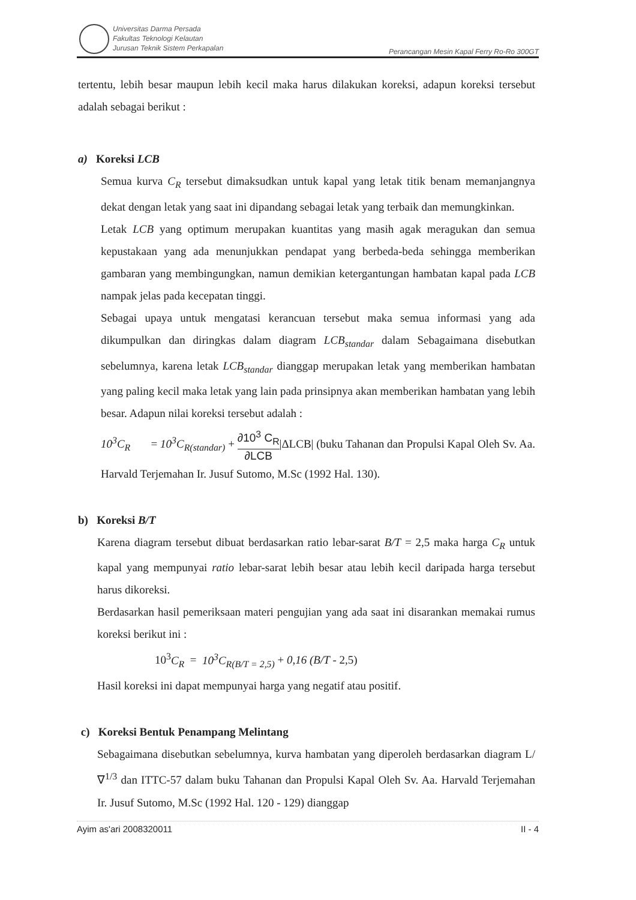Universitas Darma Persada
Fakultas Teknologi Kelautan
Jurusan Teknik Sistem Perkapalan
Perancangan Mesin Kapal Ferry Ro-Ro 300GT
tertentu, lebih besar maupun lebih kecil maka harus dilakukan koreksi, adapun koreksi tersebut adalah sebagai berikut :
a) Koreksi LCB
Semua kurva C<sub>R</sub> tersebut dimaksudkan untuk kapal yang letak titik benam memanjangnya dekat dengan letak yang saat ini dipandang sebagai letak yang terbaik dan memungkinkan.
Letak LCB yang optimum merupakan kuantitas yang masih agak meragukan dan semua kepustakaan yang ada menunjukkan pendapat yang berbeda-beda sehingga memberikan gambaran yang membingungkan, namun demikian ketergantungan hambatan kapal pada LCB nampak jelas pada kecepatan tinggi.
Sebagai upaya untuk mengatasi kerancuan tersebut maka semua informasi yang ada dikumpulkan dan diringkas dalam diagram LCB<sub>standar</sub> dalam Sebagaimana disebutkan sebelumnya, karena letak LCB<sub>standar</sub> dianggap merupakan letak yang memberikan hambatan yang paling kecil maka letak yang lain pada prinsipnya akan memberikan hambatan yang lebih besar. Adapun nilai koreksi tersebut adalah :
10<sup>3</sup>C<sub>R</sub> = 10<sup>3</sup>C<sub>R(standar)</sub> + ∂10<sup>3</sup> C<sub>R</sub> ∂LCB|ΔLCB| (buku Tahanan dan Propulsi Kapal Oleh Sv. Aa. Harvald Terjemahan Ir. Jusuf Sutomo, M.Sc (1992 Hal. 130).
b) Koreksi B/T
Karena diagram tersebut dibuat berdasarkan ratio lebar-sarat B/T = 2,5 maka harga C<sub>R</sub> untuk kapal yang mempunyai ratio lebar-sarat lebih besar atau lebih kecil daripada harga tersebut harus dikoreksi.
Berdasarkan hasil pemeriksaan materi pengujian yang ada saat ini disarankan memakai rumus koreksi berikut ini :
10<sup>3</sup>C<sub>R</sub> = 10<sup>3</sup>C<sub>R(B/T = 2,5)</sub> + 0,16 (B/T - 2,5)
Hasil koreksi ini dapat mempunyai harga yang negatif atau positif.
c) Koreksi Bentuk Penampang Melintang
Sebagaimana disebutkan sebelumnya, kurva hambatan yang diperoleh berdasarkan diagram L/∇<sup>1/3</sup> dan ITTC-57 dalam buku Tahanan dan Propulsi Kapal Oleh Sv. Aa. Harvald Terjemahan Ir. Jusuf Sutomo, M.Sc (1992 Hal. 120 - 129) dianggap
Ayim as'ari 2008320011 II - 4